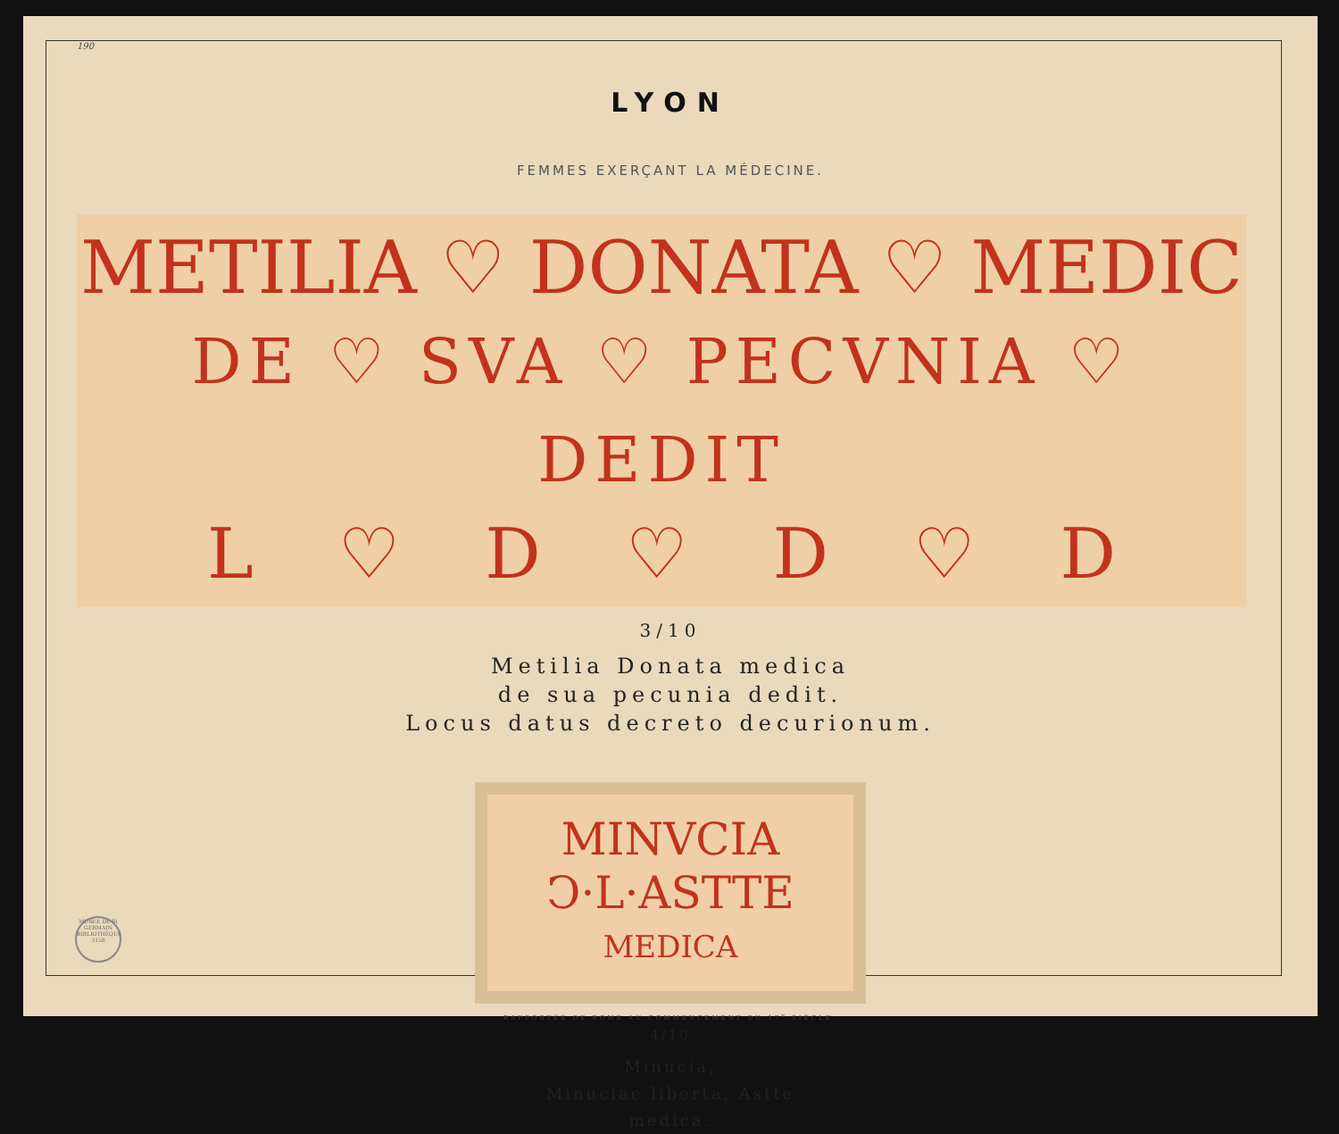190
LYON
FEMMES EXERÇANT LA MÉDECINE.
METILIA ♡ DONATA ♡ MEDIC
DE ♡ SVA ♡ PECVNIA ♡ DEDIT
L ♡ D ♡ D ♡ D
<sup>3/10</sup>
Metilia Donata medica
de sua pecunia dedit.
Locus datus decreto decurionum.
MINVCIA
Ↄ·L·ASTTE
MEDICA
RAPPORTÉE DE ROME AU COMMENCEMENT DU 17<sup>e</sup> SIÈCLE.
<sup>4/10</sup>
Minucia,
Minuciae liberta, Astte
medica.
MUSÉE DE St GERMAIN BIBLIOTHÈQUE 3158